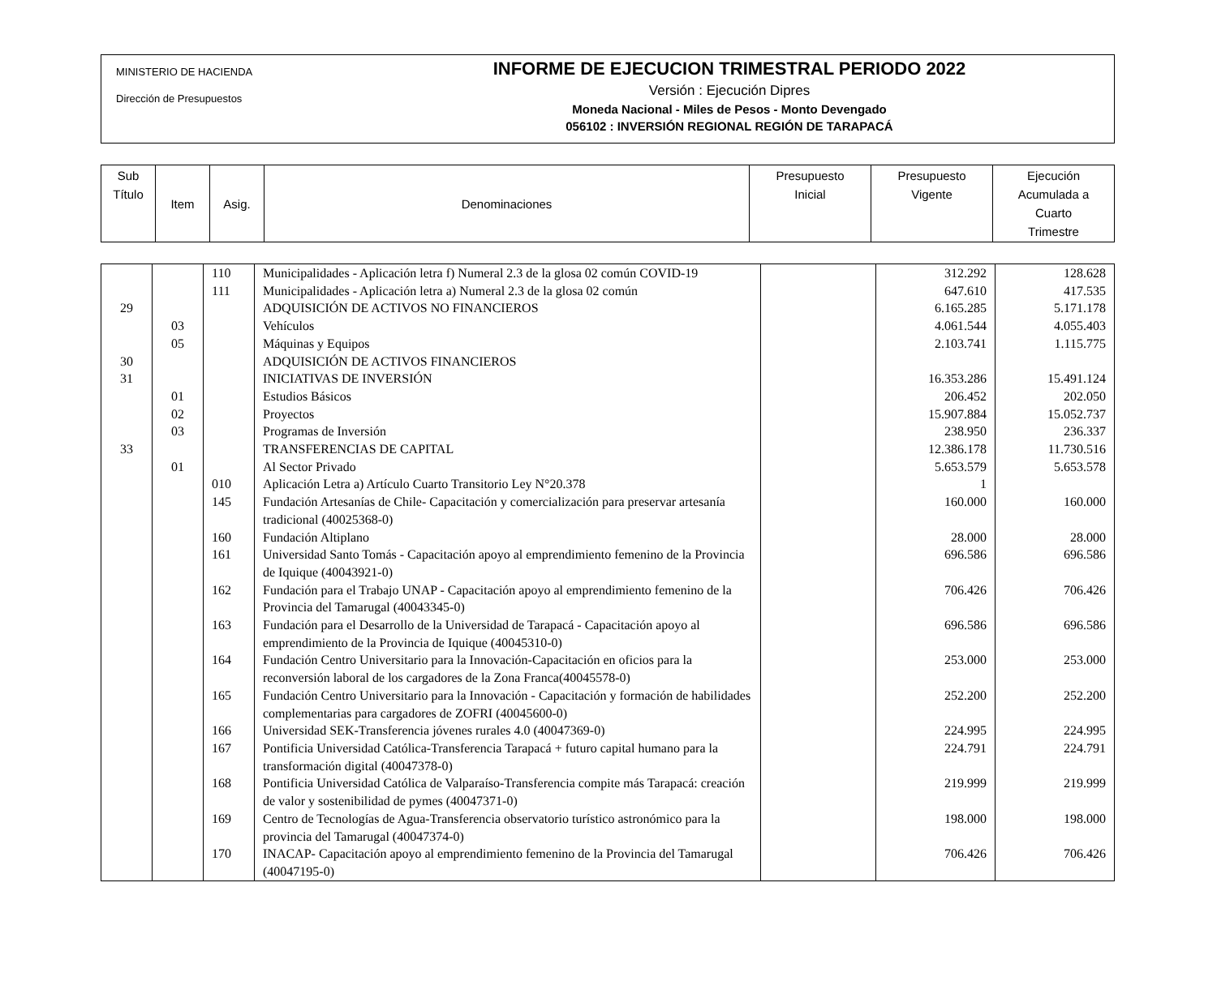MINISTERIO DE HACIENDA
Dirección de Presupuestos
INFORME DE EJECUCION TRIMESTRAL PERIODO 2022
Versión : Ejecución Dipres
Moneda Nacional - Miles de Pesos - Monto Devengado
056102 : INVERSIÓN REGIONAL REGIÓN DE TARAPACÁ
| Sub Título | Item | Asig. | Denominaciones | Presupuesto Inicial | Presupuesto Vigente | Ejecución Acumulada a Cuarto Trimestre |
| | | 110 | Municipalidades - Aplicación letra f) Numeral 2.3 de la glosa 02 común COVID-19 | | 312.292 | 128.628 |
| | | 111 | Municipalidades - Aplicación letra a) Numeral 2.3 de la glosa 02 común | | 647.610 | 417.535 |
| 29 | | | ADQUISICIÓN DE ACTIVOS NO FINANCIEROS | | 6.165.285 | 5.171.178 |
| | 03 | | Vehículos | | 4.061.544 | 4.055.403 |
| | 05 | | Máquinas y Equipos | | 2.103.741 | 1.115.775 |
| 30 | | | ADQUISICIÓN DE ACTIVOS FINANCIEROS | | | |
| 31 | | | INICIATIVAS DE INVERSIÓN | | 16.353.286 | 15.491.124 |
| | 01 | | Estudios Básicos | | 206.452 | 202.050 |
| | 02 | | Proyectos | | 15.907.884 | 15.052.737 |
| | 03 | | Programas de Inversión | | 238.950 | 236.337 |
| 33 | | | TRANSFERENCIAS DE CAPITAL | | 12.386.178 | 11.730.516 |
| | 01 | | Al Sector Privado | | 5.653.579 | 5.653.578 |
| | | 010 | Aplicación Letra a) Artículo Cuarto Transitorio Ley N°20.378 | | 1 | |
| | | 145 | Fundación Artesanías de Chile- Capacitación y comercialización para preservar artesanía tradicional (40025368-0) | | 160.000 | 160.000 |
| | | 160 | Fundación Altiplano | | 28.000 | 28.000 |
| | | 161 | Universidad Santo Tomás - Capacitación apoyo al emprendimiento femenino de la Provincia de Iquique (40043921-0) | | 696.586 | 696.586 |
| | | 162 | Fundación para el Trabajo UNAP - Capacitación apoyo al emprendimiento femenino de la Provincia del Tamarugal (40043345-0) | | 706.426 | 706.426 |
| | | 163 | Fundación para el Desarrollo de la Universidad de Tarapacá - Capacitación apoyo al emprendimiento de la Provincia de Iquique (40045310-0) | | 696.586 | 696.586 |
| | | 164 | Fundación Centro Universitario para la Innovación-Capacitación en oficios para la reconversión laboral de los cargadores de la Zona Franca(40045578-0) | | 253.000 | 253.000 |
| | | 165 | Fundación Centro Universitario para la Innovación - Capacitación y formación de habilidades complementarias para cargadores de ZOFRI (40045600-0) | | 252.200 | 252.200 |
| | | 166 | Universidad SEK-Transferencia jóvenes rurales 4.0 (40047369-0) | | 224.995 | 224.995 |
| | | 167 | Pontificia Universidad Católica-Transferencia Tarapacá + futuro capital humano para la transformación digital (40047378-0) | | 224.791 | 224.791 |
| | | 168 | Pontificia Universidad Católica de Valparaíso-Transferencia compite más Tarapacá: creación de valor y sostenibilidad de pymes (40047371-0) | | 219.999 | 219.999 |
| | | 169 | Centro de Tecnologías de Agua-Transferencia observatorio turístico astronómico para la provincia del Tamarugal (40047374-0) | | 198.000 | 198.000 |
| | | 170 | INACAP- Capacitación apoyo al emprendimiento femenino de la Provincia del Tamarugal (40047195-0) | | 706.426 | 706.426 |